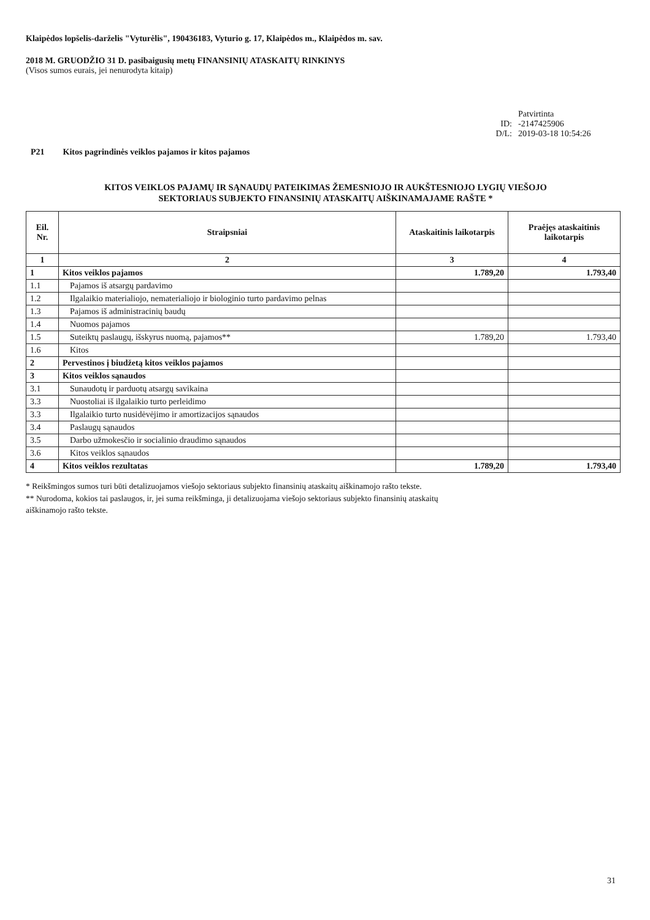Klaipėdos lopšelis-darželis "Vyturėlis", 190436183, Vyturio g. 17, Klaipėdos m., Klaipėdos m. sav.
2018 M. GRUODŽIO 31 D. pasibaigusių metų FINANSINIŲ ATASKAITŲ RINKINYS
(Visos sumos eurais, jei nenurodyta kitaip)
Patvirtinta
ID:
-2147425906
D/L:
2019-03-18 10:54:26
P21 Kitos pagrindinės veiklos pajamos ir kitos pajamos
KITOS VEIKLOS PAJAMŲ IR SĄNAUDŲ PATEIKIMAS ŽEMESNIOJO IR AUKŠTESNIOJO LYGIŲ VIEŠOJO
SEKTORIAUS SUBJEKTO FINANSINIŲ ATASKAITŲ AIŠKINAMAJAME RAŠTE *
| Eil. Nr. | Straipsniai | Ataskaitinis laikotarpis | Praėjęs ataskaitinis laikotarpis |
| --- | --- | --- | --- |
| 1 | 2 | 3 | 4 |
| 1 | Kitos veiklos pajamos | 1.789,20 | 1.793,40 |
| 1.1 | Pajamos iš atsargų pardavimo | | |
| 1.2 | Ilgalaikio materialiojo, nematerialiojo ir biologinio turto pardavimo pelnas | | |
| 1.3 | Pajamos iš administracinių baudų | | |
| 1.4 | Nuomos pajamos | | |
| 1.5 | Suteiktų paslaugų, išskyrus nuomą, pajamos** | 1.789,20 | 1.793,40 |
| 1.6 | Kitos | | |
| 2 | Pervestinos į biudžetą kitos veiklos pajamos | | |
| 3 | Kitos veiklos sąnaudos | | |
| 3.1 | Sunaudotų ir parduotų atsargų savikaina | | |
| 3.3 | Nuostoliai iš ilgalaikio turto perleidimo | | |
| 3.3 | Ilgalaikio turto nusidėvėjimo ir amortizacijos sąnaudos | | |
| 3.4 | Paslaugų sąnaudos | | |
| 3.5 | Darbo užmokesčio ir socialinio draudimo sąnaudos | | |
| 3.6 | Kitos veiklos sąnaudos | | |
| 4 | Kitos veiklos rezultatas | 1.789,20 | 1.793,40 |
* Reikšmingos sumos turi būti detalizuojamos viešojo sektoriaus subjekto finansinių ataskaitų aiškinamojo rašto tekste.
** Nurodoma, kokios tai paslaugos, ir, jei suma reikšminga, ji detalizuojama viešojo sektoriaus subjekto finansinių ataskaitų
aiškinamojo rašto tekste.
31